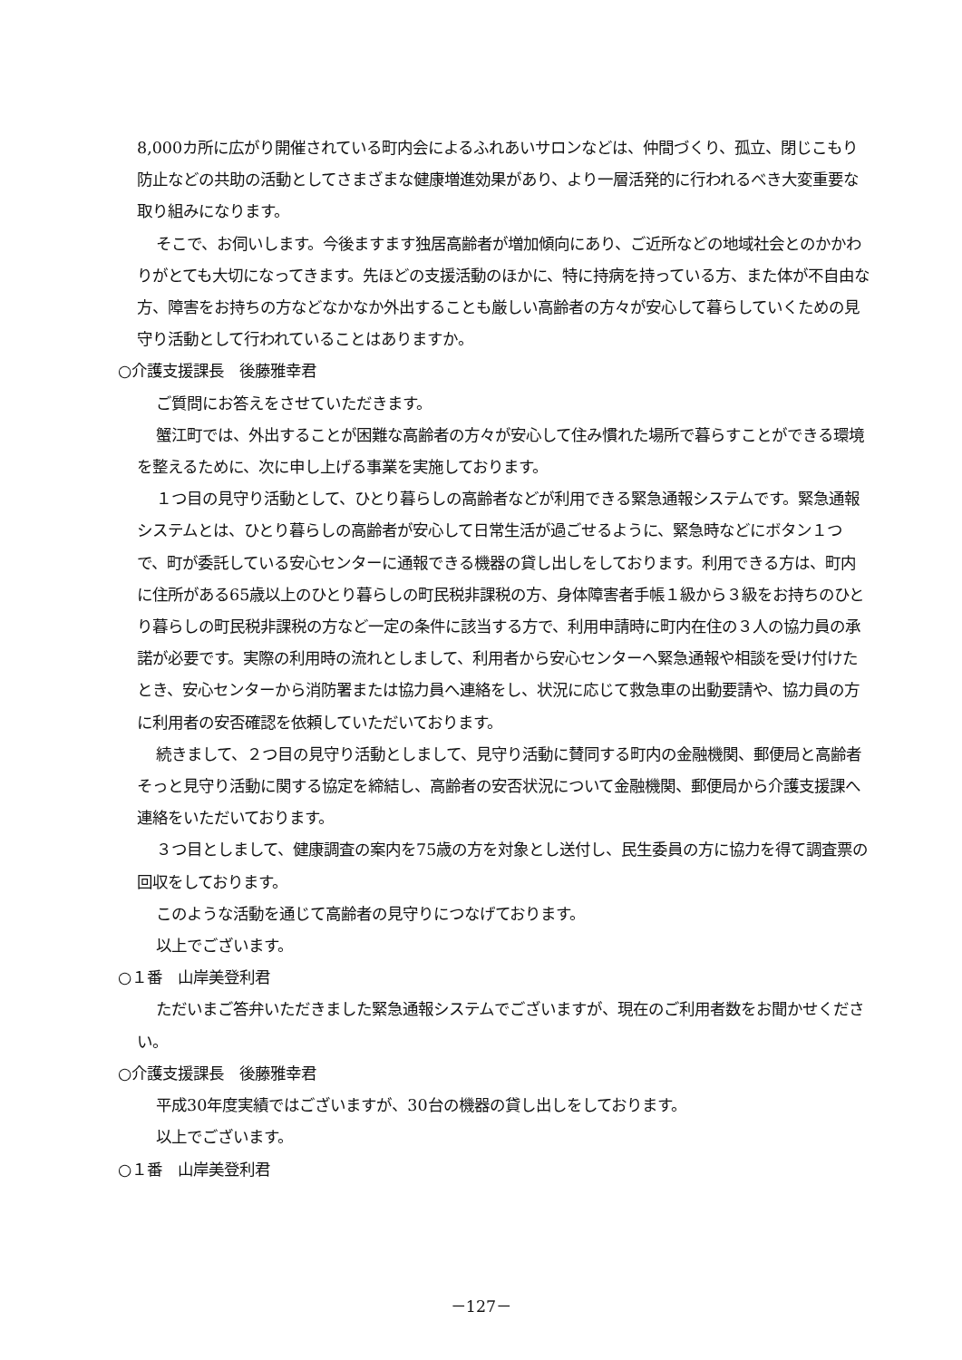8,000カ所に広がり開催されている町内会によるふれあいサロンなどは、仲間づくり、孤立、閉じこもり防止などの共助の活動としてさまざまな健康増進効果があり、より一層活発的に行われるべき大変重要な取り組みになります。
そこで、お伺いします。今後ますます独居高齢者が増加傾向にあり、ご近所などの地域社会とのかかわりがとても大切になってきます。先ほどの支援活動のほかに、特に持病を持っている方、また体が不自由な方、障害をお持ちの方などなかなか外出することも厳しい高齢者の方々が安心して暮らしていくための見守り活動として行われていることはありますか。
○介護支援課長　後藤雅幸君
ご質問にお答えをさせていただきます。
蟹江町では、外出することが困難な高齢者の方々が安心して住み慣れた場所で暮らすことができる環境を整えるために、次に申し上げる事業を実施しております。
１つ目の見守り活動として、ひとり暮らしの高齢者などが利用できる緊急通報システムです。緊急通報システムとは、ひとり暮らしの高齢者が安心して日常生活が過ごせるように、緊急時などにボタン１つで、町が委託している安心センターに通報できる機器の貸し出しをしております。利用できる方は、町内に住所がある65歳以上のひとり暮らしの町民税非課税の方、身体障害者手帳１級から３級をお持ちのひとり暮らしの町民税非課税の方など一定の条件に該当する方で、利用申請時に町内在住の３人の協力員の承諾が必要です。実際の利用時の流れとしまして、利用者から安心センターへ緊急通報や相談を受け付けたとき、安心センターから消防署または協力員へ連絡をし、状況に応じて救急車の出動要請や、協力員の方に利用者の安否確認を依頼していただいております。
続きまして、２つ目の見守り活動としまして、見守り活動に賛同する町内の金融機関、郵便局と高齢者そっと見守り活動に関する協定を締結し、高齢者の安否状況について金融機関、郵便局から介護支援課へ連絡をいただいております。
３つ目としまして、健康調査の案内を75歳の方を対象とし送付し、民生委員の方に協力を得て調査票の回収をしております。
このような活動を通じて高齢者の見守りにつなげております。
以上でございます。
○１番　山岸美登利君
ただいまご答弁いただきました緊急通報システムでございますが、現在のご利用者数をお聞かせください。
○介護支援課長　後藤雅幸君
平成30年度実績ではございますが、30台の機器の貸し出しをしております。
以上でございます。
○１番　山岸美登利君
－127－